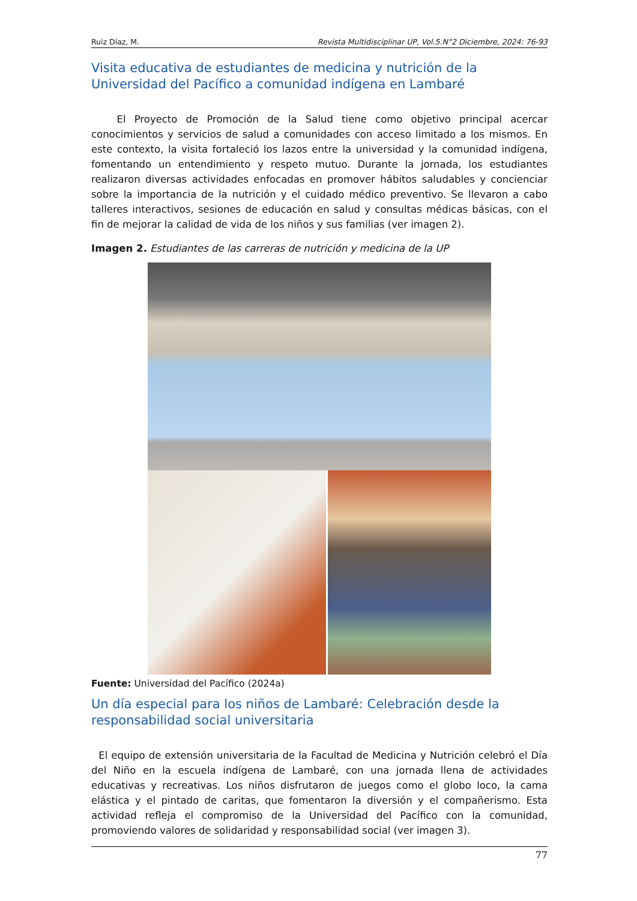Ruiz Díaz, M. Revista Multidisciplinar UP, Vol.5.N°2 Diciembre, 2024: 76-93
Visita educativa de estudiantes de medicina y nutrición de la Universidad del Pacífico a comunidad indígena en Lambaré
El Proyecto de Promoción de la Salud tiene como objetivo principal acercar conocimientos y servicios de salud a comunidades con acceso limitado a los mismos. En este contexto, la visita fortaleció los lazos entre la universidad y la comunidad indígena, fomentando un entendimiento y respeto mutuo. Durante la jornada, los estudiantes realizaron diversas actividades enfocadas en promover hábitos saludables y concienciar sobre la importancia de la nutrición y el cuidado médico preventivo. Se llevaron a cabo talleres interactivos, sesiones de educación en salud y consultas médicas básicas, con el fin de mejorar la calidad de vida de los niños y sus familias (ver imagen 2).
Imagen 2. Estudiantes de las carreras de nutrición y medicina de la UP
Fuente: Universidad del Pacífico (2024a)
Un día especial para los niños de Lambaré: Celebración desde la responsabilidad social universitaria
El equipo de extensión universitaria de la Facultad de Medicina y Nutrición celebró el Día del Niño en la escuela indígena de Lambaré, con una jornada llena de actividades educativas y recreativas. Los niños disfrutaron de juegos como el globo loco, la cama elástica y el pintado de caritas, que fomentaron la diversión y el compañerismo. Esta actividad refleja el compromiso de la Universidad del Pacífico con la comunidad, promoviendo valores de solidaridad y responsabilidad social (ver imagen 3).
77